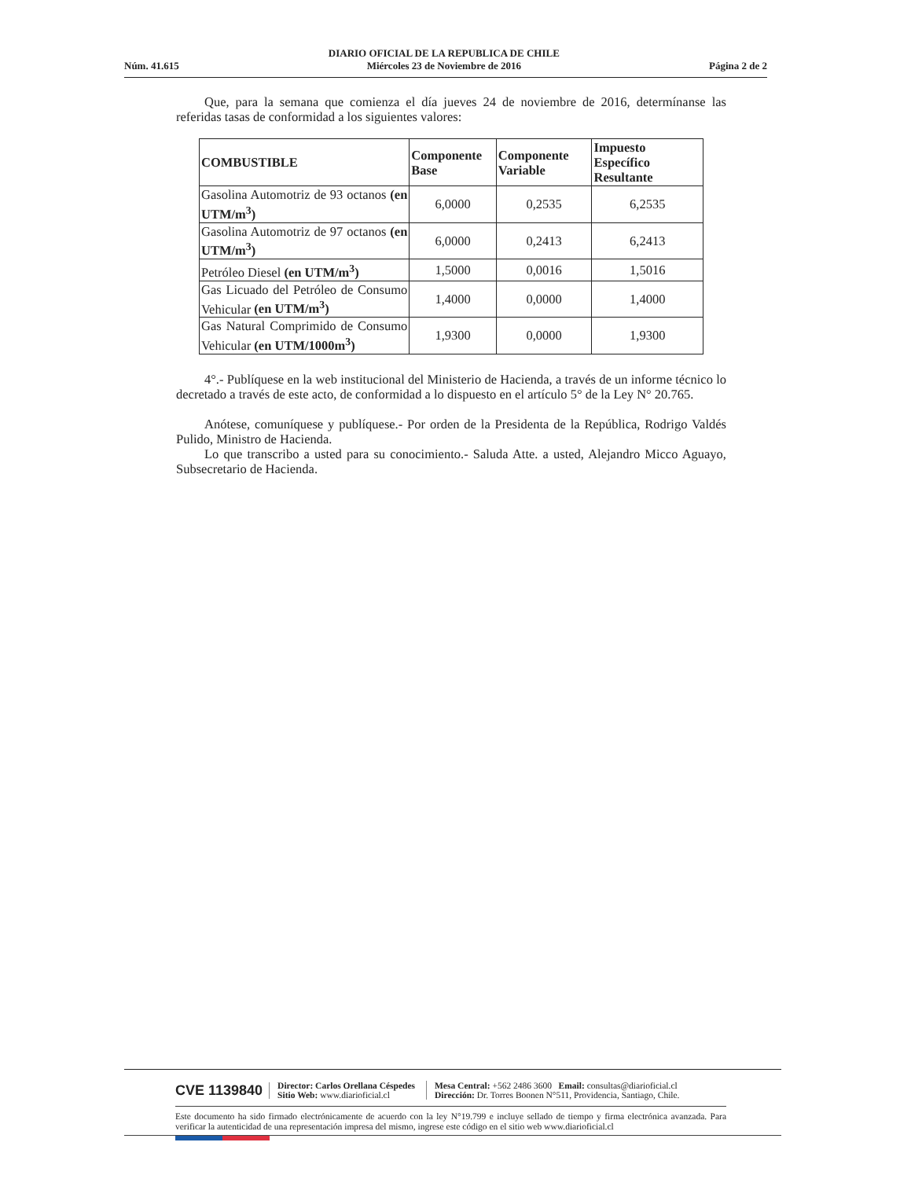Núm. 41.615
DIARIO OFICIAL DE LA REPUBLICA DE CHILE
Miércoles 23 de Noviembre de 2016
Página 2 de 2
Que, para la semana que comienza el día jueves 24 de noviembre de 2016, determínanse las referidas tasas de conformidad a los siguientes valores:
| COMBUSTIBLE | Componente Base | Componente Variable | Impuesto Específico Resultante |
| --- | --- | --- | --- |
| Gasolina Automotriz de 93 octanos (en UTM/m<sup>3</sup>) | 6,0000 | 0,2535 | 6,2535 |
| Gasolina Automotriz de 97 octanos (en UTM/m<sup>3</sup>) | 6,0000 | 0,2413 | 6,2413 |
| Petróleo Diesel (en UTM/m<sup>3</sup>) | 1,5000 | 0,0016 | 1,5016 |
| Gas Licuado del Petróleo de Consumo Vehicular (en UTM/m<sup>3</sup>) | 1,4000 | 0,0000 | 1,4000 |
| Gas Natural Comprimido de Consumo Vehicular (en UTM/1000m<sup>3</sup>) | 1,9300 | 0,0000 | 1,9300 |
4°.- Publíquese en la web institucional del Ministerio de Hacienda, a través de un informe técnico lo decretado a través de este acto, de conformidad a lo dispuesto en el artículo 5° de la Ley N° 20.765.
Anótese, comuníquese y publíquese.- Por orden de la Presidenta de la República, Rodrigo Valdés Pulido, Ministro de Hacienda.
Lo que transcribo a usted para su conocimiento.- Saluda Atte. a usted, Alejandro Micco Aguayo, Subsecretario de Hacienda.
CVE 1139840
Director: Carlos Orellana Céspedes
Sitio Web: www.diarioficial.cl
Mesa Central: +562 2486 3600 Email: consultas@diarioficial.cl
Dirección: Dr. Torres Boonen N°511, Providencia, Santiago, Chile.
Este documento ha sido firmado electrónicamente de acuerdo con la ley N°19.799 e incluye sellado de tiempo y firma electrónica avanzada. Para verificar la autenticidad de una representación impresa del mismo, ingrese este código en el sitio web www.diarioficial.cl